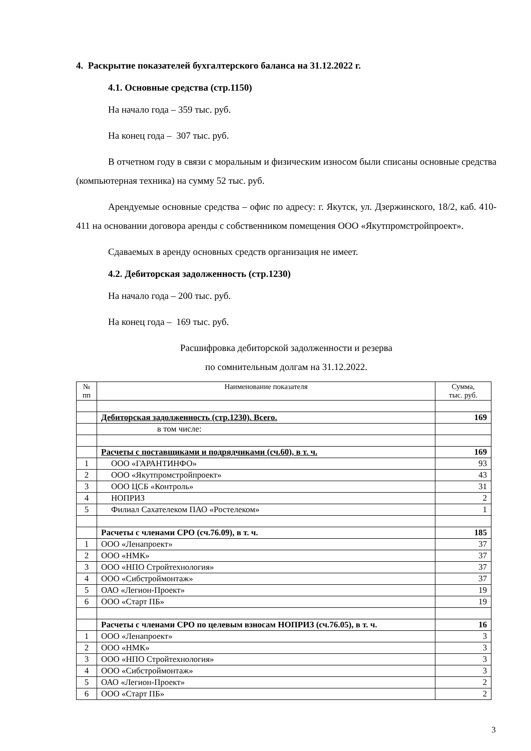4. Раскрытие показателей бухгалтерского баланса на 31.12.2022 г.
4.1. Основные средства (стр.1150)
На начало года – 359 тыс. руб.
На конец года – 307 тыс. руб.
В отчетном году в связи с моральным и физическим износом были списаны основные средства (компьютерная техника) на сумму 52 тыс. руб.
Арендуемые основные средства – офис по адресу: г. Якутск, ул. Дзержинского, 18/2, каб. 410-411 на основании договора аренды с собственником помещения ООО «Якутпромстройпроект».
Сдаваемых в аренду основных средств организация не имеет.
4.2. Дебиторская задолженность (стр.1230)
На начало года – 200 тыс. руб.
На конец года – 169 тыс. руб.
Расшифровка дебиторской задолженности и резерва
по сомнительным долгам на 31.12.2022.
| № пп | Наименование показателя | Сумма, тыс. руб. |
| --- | --- | --- |
| | Дебиторская задолженность (стр.1230). Всего. | 169 |
| | в том числе: | |
| | Расчеты с поставщиками и подрядчиками (сч.60), в т. ч. | 169 |
| 1 | ООО «ГАРАНТИНФО» | 93 |
| 2 | ООО «Якутпромстройпроект» | 43 |
| 3 | ООО ЦСБ «Контроль» | 31 |
| 4 | НОПРИЗ | 2 |
| 5 | Филиал Сахателеком ПАО «Ростелеком» | 1 |
| | Расчеты с членами СРО (сч.76.09), в т. ч. | 185 |
| 1 | ООО «Ленапроект» | 37 |
| 2 | ООО «НМК» | 37 |
| 3 | ООО «НПО Стройтехнология» | 37 |
| 4 | ООО «Сибстроймонтаж» | 37 |
| 5 | ОАО «Легион-Проект» | 19 |
| 6 | ООО «Старт ПБ» | 19 |
| | Расчеты с членами СРО по целевым взносам НОПРИЗ (сч.76.05), в т. ч. | 16 |
| 1 | ООО «Ленапроект» | 3 |
| 2 | ООО «НМК» | 3 |
| 3 | ООО «НПО Стройтехнология» | 3 |
| 4 | ООО «Сибстроймонтаж» | 3 |
| 5 | ОАО «Легион-Проект» | 2 |
| 6 | ООО «Старт ПБ» | 2 |
3